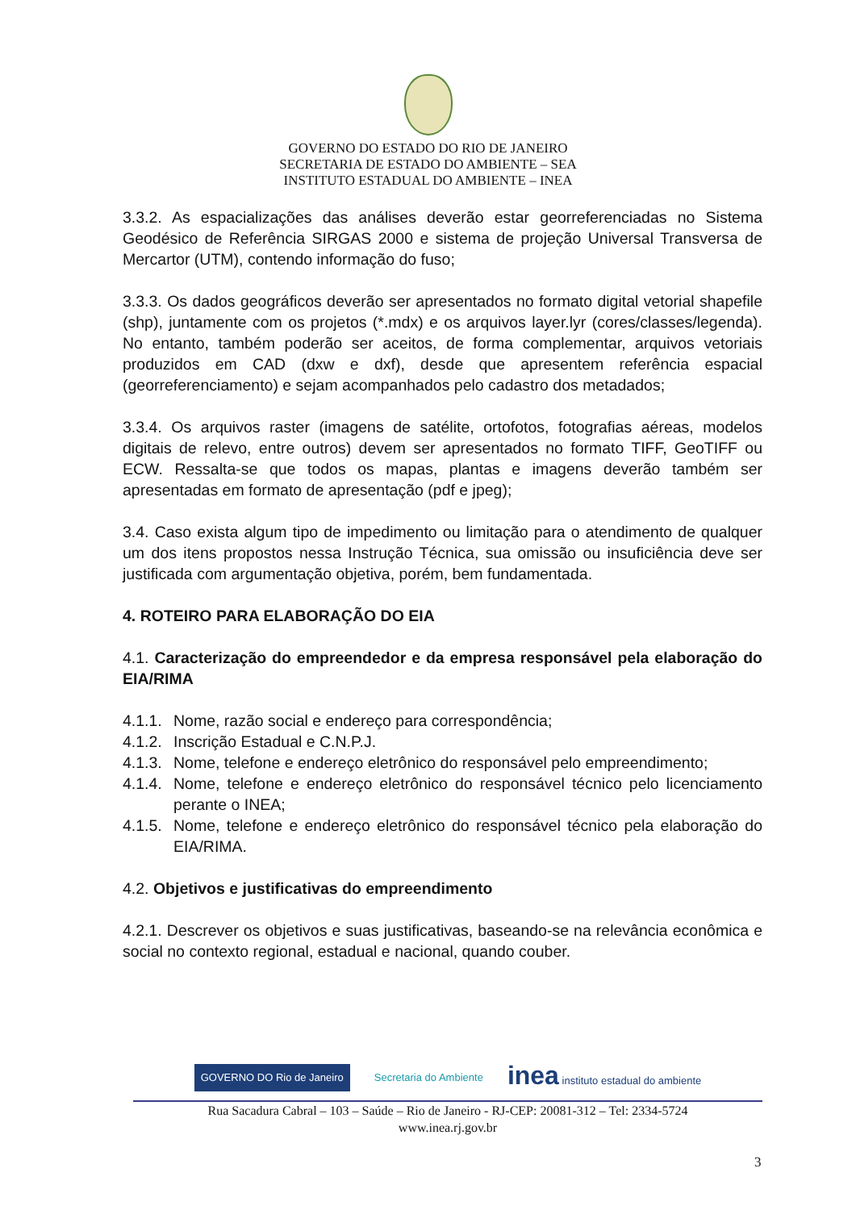GOVERNO DO ESTADO DO RIO DE JANEIRO
SECRETARIA DE ESTADO DO AMBIENTE – SEA
INSTITUTO ESTADUAL DO AMBIENTE – INEA
3.3.2. As espacializações das análises deverão estar georreferenciadas no Sistema Geodésico de Referência SIRGAS 2000 e sistema de projeção Universal Transversa de Mercartor (UTM), contendo informação do fuso;
3.3.3. Os dados geográficos deverão ser apresentados no formato digital vetorial shapefile (shp), juntamente com os projetos (*.mdx) e os arquivos layer.lyr (cores/classes/legenda). No entanto, também poderão ser aceitos, de forma complementar, arquivos vetoriais produzidos em CAD (dxw e dxf), desde que apresentem referência espacial (georreferenciamento) e sejam acompanhados pelo cadastro dos metadados;
3.3.4. Os arquivos raster (imagens de satélite, ortofotos, fotografias aéreas, modelos digitais de relevo, entre outros) devem ser apresentados no formato TIFF, GeoTIFF ou ECW. Ressalta-se que todos os mapas, plantas e imagens deverão também ser apresentadas em formato de apresentação (pdf e jpeg);
3.4. Caso exista algum tipo de impedimento ou limitação para o atendimento de qualquer um dos itens propostos nessa Instrução Técnica, sua omissão ou insuficiência deve ser justificada com argumentação objetiva, porém, bem fundamentada.
4. ROTEIRO PARA ELABORAÇÃO DO EIA
4.1. Caracterização do empreendedor e da empresa responsável pela elaboração do EIA/RIMA
4.1.1. Nome, razão social e endereço para correspondência;
4.1.2. Inscrição Estadual e C.N.P.J.
4.1.3. Nome, telefone e endereço eletrônico do responsável pelo empreendimento;
4.1.4. Nome, telefone e endereço eletrônico do responsável técnico pelo licenciamento perante o INEA;
4.1.5. Nome, telefone e endereço eletrônico do responsável técnico pela elaboração do EIA/RIMA.
4.2. Objetivos e justificativas do empreendimento
4.2.1. Descrever os objetivos e suas justificativas, baseando-se na relevância econômica e social no contexto regional, estadual e nacional, quando couber.
GOVERNO DO Rio de Janeiro Secretaria do Ambiente inea instituto estadual do ambiente
Rua Sacadura Cabral – 103 – Saúde – Rio de Janeiro - RJ-CEP: 20081-312 – Tel: 2334-5724
www.inea.rj.gov.br
3